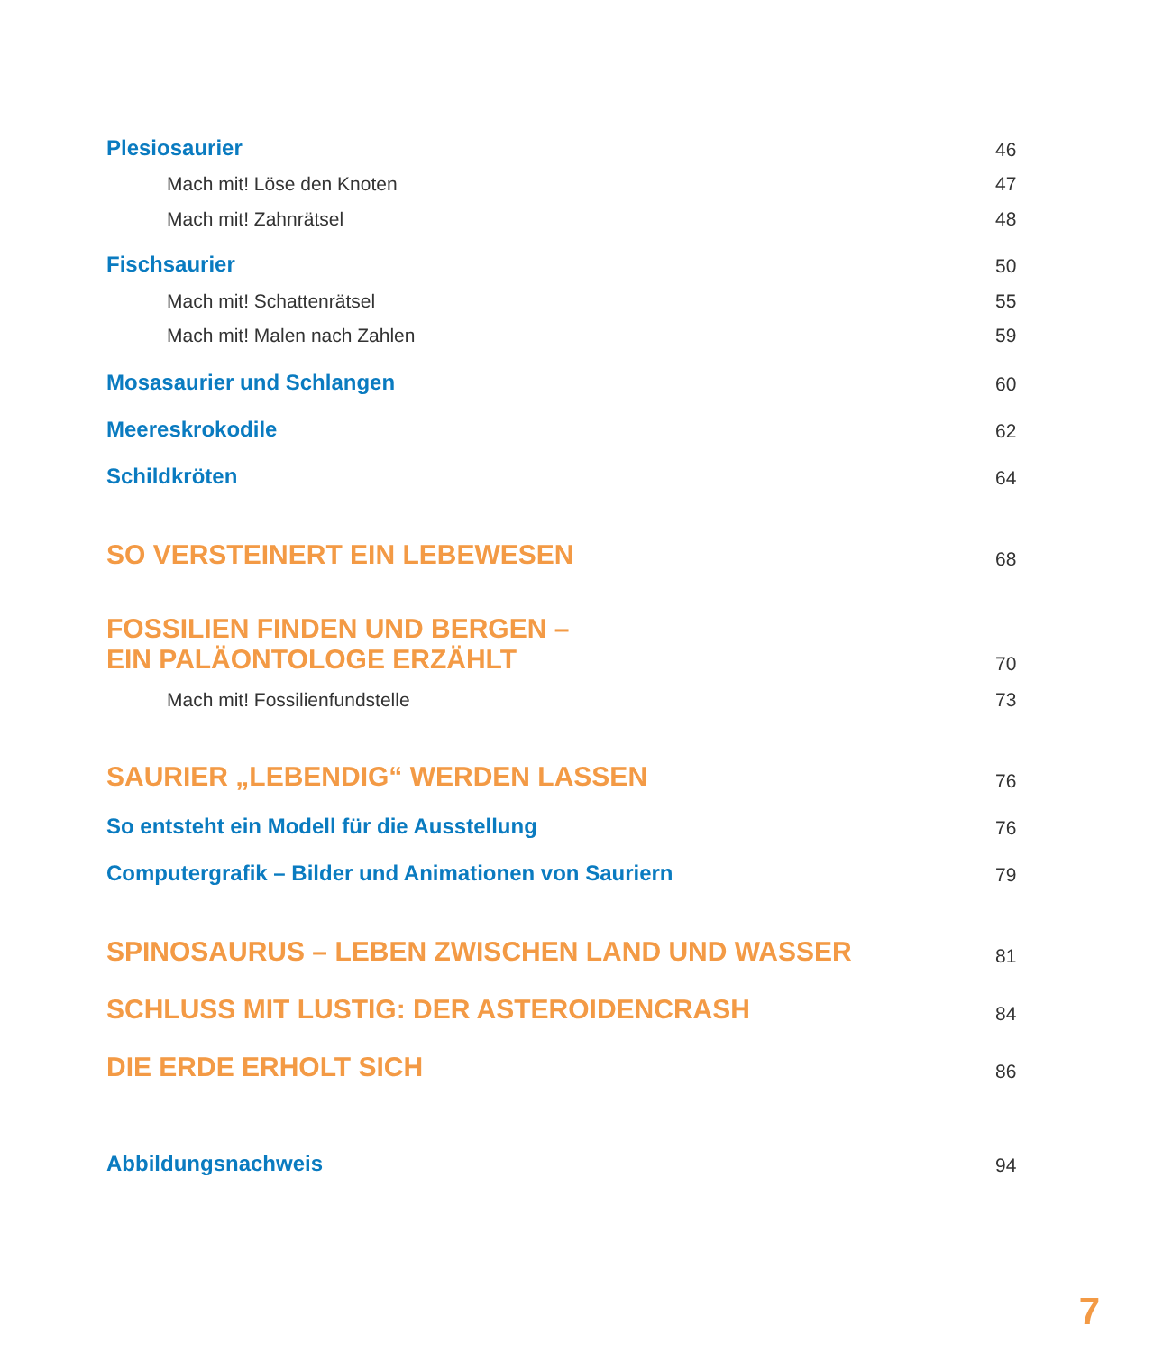Plesiosaurier 46
Mach mit! Löse den Knoten 47
Mach mit! Zahnrätsel 48
Fischsaurier 50
Mach mit! Schattenrätsel 55
Mach mit! Malen nach Zahlen 59
Mosasaurier und Schlangen 60
Meereskrokodile 62
Schildkröten 64
SO VERSTEINERT EIN LEBEWESEN 68
FOSSILIEN FINDEN UND BERGEN –
EIN PALÄONTOLOGE ERZÄHLT 70
Mach mit! Fossilienfundstelle 73
SAURIER „LEBENDIG“ WERDEN LASSEN 76
So entsteht ein Modell für die Ausstellung 76
Computergrafik – Bilder und Animationen von Sauriern 79
SPINOSAURUS – LEBEN ZWISCHEN LAND UND WASSER 81
SCHLUSS MIT LUSTIG: DER ASTEROIDENCRASH 84
DIE ERDE ERHOLT SICH 86
Abbildungsnachweis 94
7